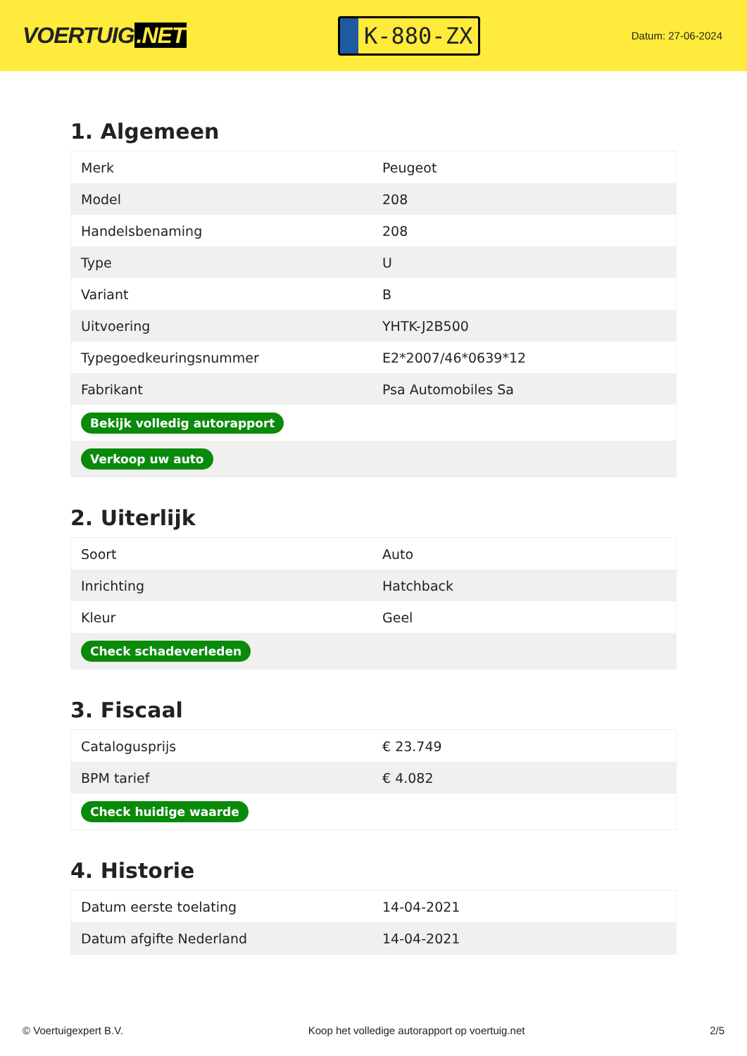VOERTUIG.NET
K-880-ZX
Datum: 27-06-2024
1. Algemeen
| Merk | Peugeot |
| Model | 208 |
| Handelsbenaming | 208 |
| Type | U |
| Variant | B |
| Uitvoering | YHTK-J2B500 |
| Typegoedkeuringsnummer | E2*2007/46*0639*12 |
| Fabrikant | Psa Automobiles Sa |
| Bekijk volledig autorapport | |
| Verkoop uw auto | |
2. Uiterlijk
| Soort | Auto |
| Inrichting | Hatchback |
| Kleur | Geel |
| Check schadeverleden | |
3. Fiscaal
| Catalogusprijs | € 23.749 |
| BPM tarief | € 4.082 |
| Check huidige waarde | |
4. Historie
| Datum eerste toelating | 14-04-2021 |
| Datum afgifte Nederland | 14-04-2021 |
© Voertuigexpert B.V. Koop het volledige autorapport op voertuig.net 2/5